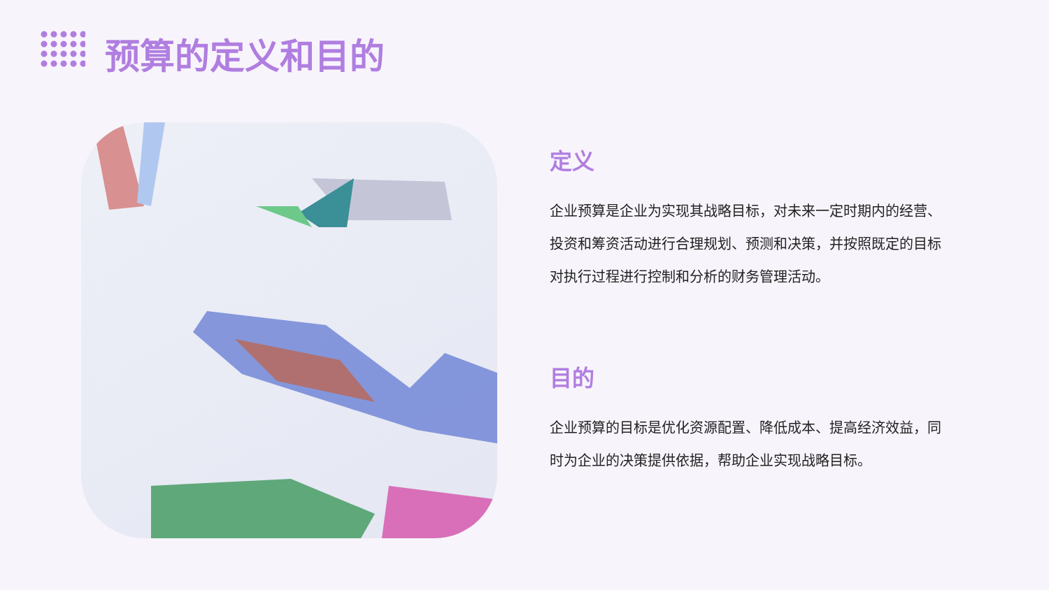预算的定义和目的
定义
企业预算是企业为实现其战略目标，对未来一定时期内的经营、投资和筹资活动进行合理规划、预测和决策，并按照既定的目标对执行过程进行控制和分析的财务管理活动。
目的
企业预算的目标是优化资源配置、降低成本、提高经济效益，同时为企业的决策提供依据，帮助企业实现战略目标。